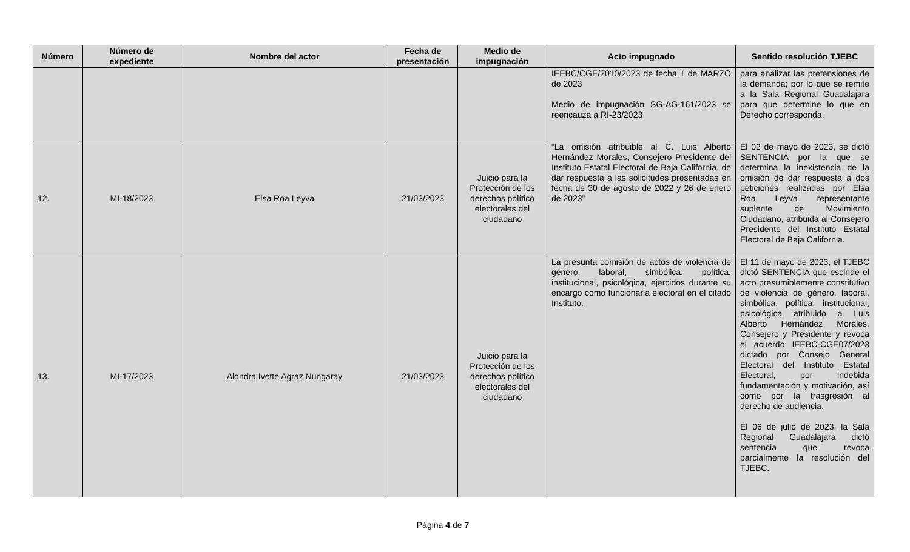| Número | Número de expediente | Nombre del actor | Fecha de presentación | Medio de impugnación | Acto impugnado | Sentido resolución TJEBC |
| --- | --- | --- | --- | --- | --- | --- |
| | | | | | IEEBC/CGE/2010/2023 de fecha 1 de MARZO de 2023 Medio de impugnación SG-AG-161/2023 se reencauza a RI-23/2023 | para analizar las pretensiones de la demanda; por lo que se remite a la Sala Regional Guadalajara para que determine lo que en Derecho corresponda. |
| 12. | MI-18/2023 | Elsa Roa Leyva | 21/03/2023 | Juicio para la Protección de los derechos político electorales del ciudadano | “La omisión atribuible al C. Luis Alberto Hernández Morales, Consejero Presidente del Instituto Estatal Electoral de Baja California, de dar respuesta a las solicitudes presentadas en fecha de 30 de agosto de 2022 y 26 de enero de 2023” | El 02 de mayo de 2023, se dictó SENTENCIA por la que se determina la inexistencia de la omisión de dar respuesta a dos peticiones realizadas por Elsa Roa Leyva representante suplente de Movimiento Ciudadano, atribuida al Consejero Presidente del Instituto Estatal Electoral de Baja California. |
| 13. | MI-17/2023 | Alondra Ivette Agraz Nungaray | 21/03/2023 | Juicio para la Protección de los derechos político electorales del ciudadano | La presunta comisión de actos de violencia de género, laboral, simbólica, política, institucional, psicológica, ejercidos durante su encargo como funcionaria electoral en el citado Instituto. | El 11 de mayo de 2023, el TJEBC dictó SENTENCIA que escinde el acto presumiblemente constitutivo de violencia de género, laboral, simbólica, política, institucional, psicológica atribuido a Luis Alberto Hernández Morales, Consejero y Presidente y revoca el acuerdo IEEBC-CGE07/2023 dictado por Consejo General Electoral del Instituto Estatal Electoral, por indebida fundamentación y motivación, así como por la trasgresión al derecho de audiencia. El 06 de julio de 2023, la Sala Regional Guadalajara dictó sentencia que revoca parcialmente la resolución del TJEBC. |
Página 4 de 7